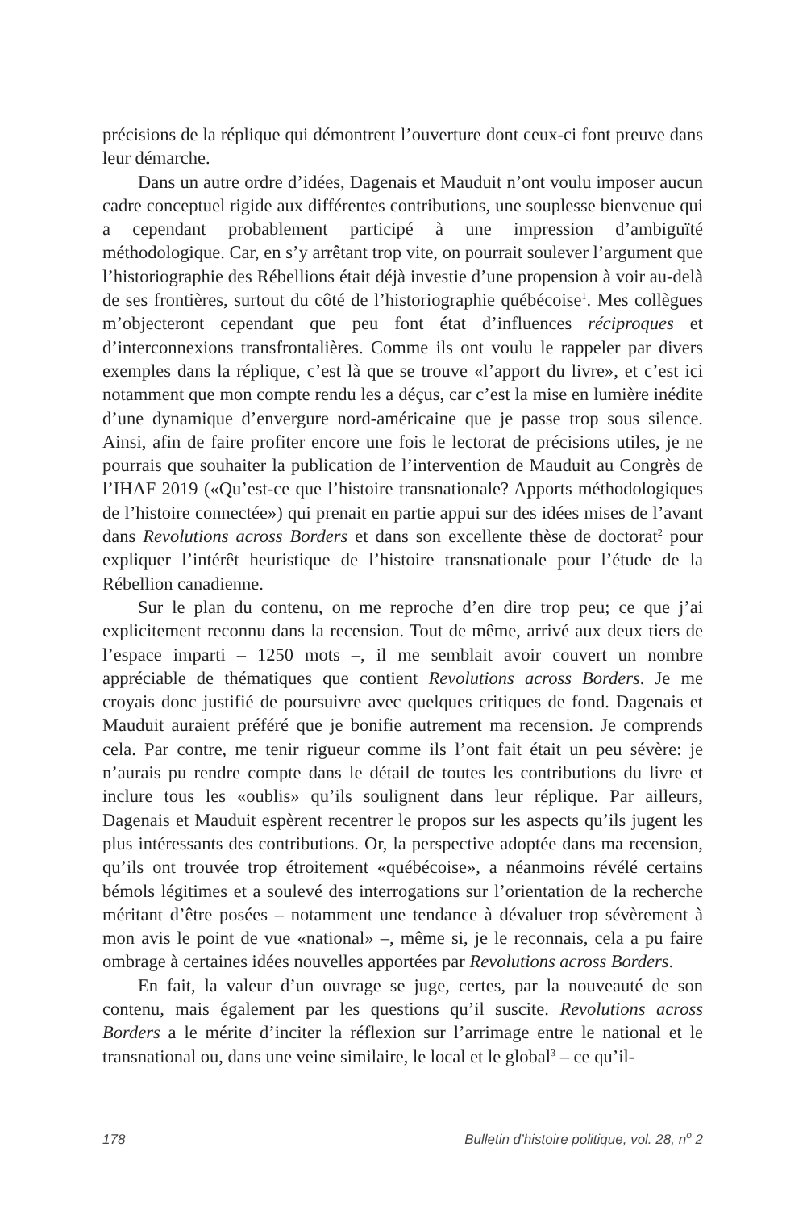précisions de la réplique qui démontrent l’ouverture dont ceux-ci font preuve dans leur démarche.
Dans un autre ordre d’idées, Dagenais et Mauduit n’ont voulu imposer aucun cadre conceptuel rigide aux différentes contributions, une souplesse bienvenue qui a cependant probablement participé à une impression d’ambiguïté méthodologique. Car, en s’y arrêtant trop vite, on pourrait soulever l’argument que l’historiographie des Rébellions était déjà investie d’une propension à voir au-delà de ses frontières, surtout du côté de l’historiographie québécoise<sup>1</sup>. Mes collègues m’objecteront cependant que peu font état d’influences réciproques et d’interconnexions transfrontalières. Comme ils ont voulu le rappeler par divers exemples dans la réplique, c’est là que se trouve «l’apport du livre», et c’est ici notamment que mon compte rendu les a déçus, car c’est la mise en lumière inédite d’une dynamique d’envergure nord-américaine que je passe trop sous silence. Ainsi, afin de faire profiter encore une fois le lectorat de précisions utiles, je ne pourrais que souhaiter la publication de l’intervention de Mauduit au Congrès de l’IHAF 2019 («Qu’est-ce que l’histoire transnationale? Apports méthodologiques de l’histoire connectée») qui prenait en partie appui sur des idées mises de l’avant dans Revolutions across Borders et dans son excellente thèse de doctorat<sup>2</sup> pour expliquer l’intérêt heuristique de l’histoire transnationale pour l’étude de la Rébellion canadienne.
Sur le plan du contenu, on me reproche d’en dire trop peu; ce que j’ai explicitement reconnu dans la recension. Tout de même, arrivé aux deux tiers de l’espace imparti – 1250 mots –, il me semblait avoir couvert un nombre appréciable de thématiques que contient Revolutions across Borders. Je me croyais donc justifié de poursuivre avec quelques critiques de fond. Dagenais et Mauduit auraient préféré que je bonifie autrement ma recension. Je comprends cela. Par contre, me tenir rigueur comme ils l’ont fait était un peu sévère: je n’aurais pu rendre compte dans le détail de toutes les contributions du livre et inclure tous les «oublis» qu’ils soulignent dans leur réplique. Par ailleurs, Dagenais et Mauduit espèrent recentrer le propos sur les aspects qu’ils jugent les plus intéressants des contributions. Or, la perspective adoptée dans ma recension, qu’ils ont trouvée trop étroitement «québécoise», a néanmoins révélé certains bémols légitimes et a soulevé des interrogations sur l’orientation de la recherche méritant d’être posées – notamment une tendance à dévaluer trop sévèrement à mon avis le point de vue «national» –, même si, je le reconnais, cela a pu faire ombrage à certaines idées nouvelles apportées par Revolutions across Borders.
En fait, la valeur d’un ouvrage se juge, certes, par la nouveauté de son contenu, mais également par les questions qu’il suscite. Revolutions across Borders a le mérite d’inciter la réflexion sur l’arrimage entre le national et le transnational ou, dans une veine similaire, le local et le global<sup>3</sup> – ce qu’il-
178 Bulletin d’histoire politique, vol. 28, n<sup>o</sup> 2